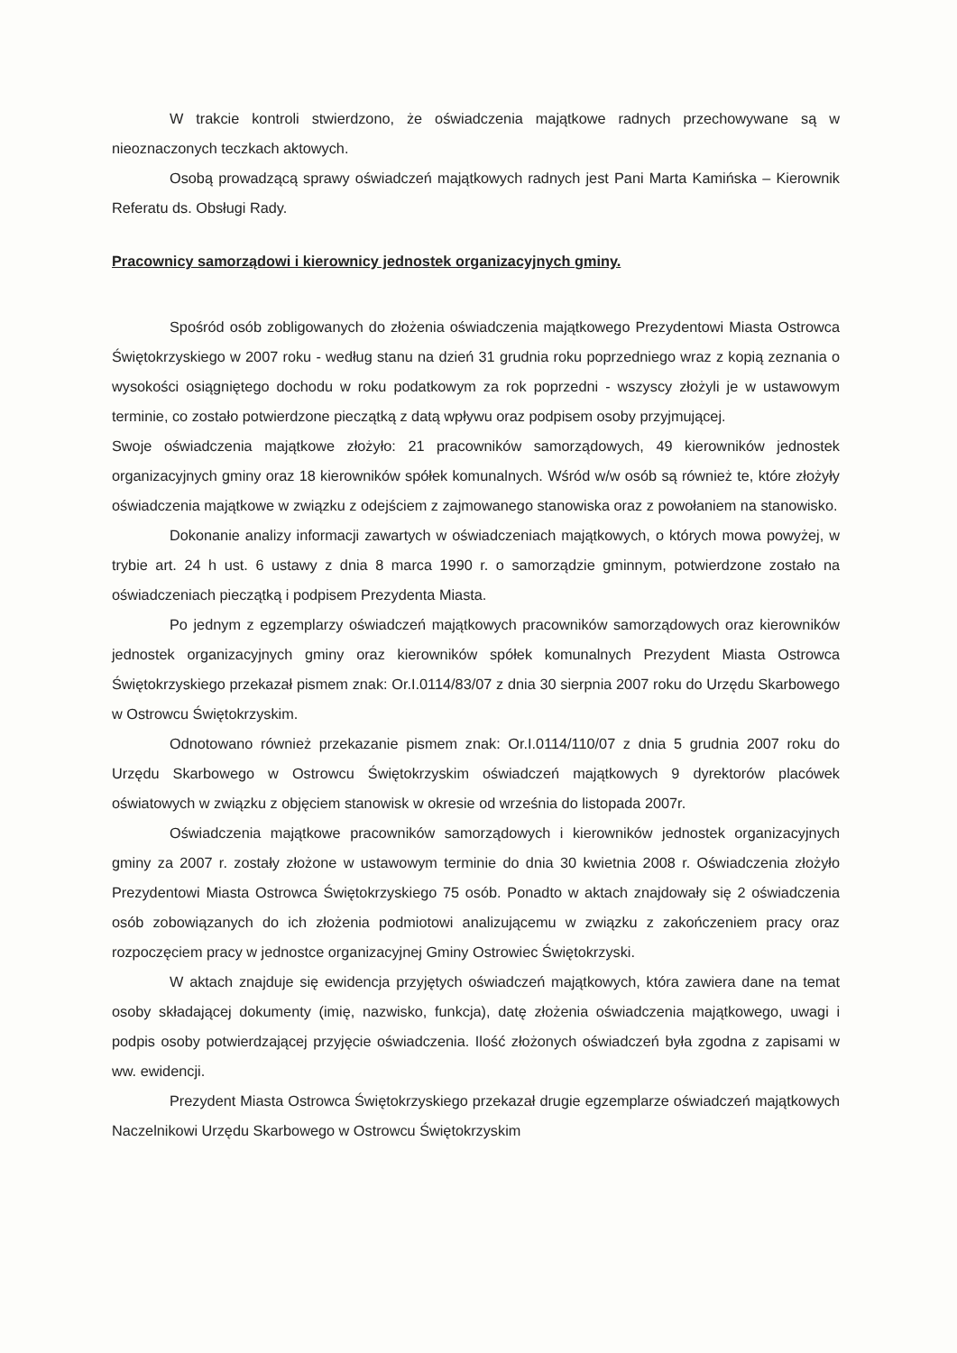W trakcie kontroli stwierdzono, że oświadczenia majątkowe radnych przechowywane są w nieoznaczonych teczkach aktowych.
Osobą prowadzącą sprawy oświadczeń majątkowych radnych jest Pani Marta Kamińska – Kierownik Referatu ds. Obsługi Rady.
Pracownicy samorządowi i kierownicy jednostek organizacyjnych gminy.
Spośród osób zobligowanych do złożenia oświadczenia majątkowego Prezydentowi Miasta Ostrowca Świętokrzyskiego w 2007 roku - według stanu na dzień 31 grudnia roku poprzedniego wraz z kopią zeznania o wysokości osiągniętego dochodu w roku podatkowym za rok poprzedni - wszyscy złożyli je w ustawowym terminie, co zostało potwierdzone pieczątką z datą wpływu oraz podpisem osoby przyjmującej.
Swoje oświadczenia majątkowe złożyło: 21 pracowników samorządowych, 49 kierowników jednostek organizacyjnych gminy oraz 18 kierowników spółek komunalnych. Wśród w/w osób są również te, które złożyły oświadczenia majątkowe w związku z odejściem z zajmowanego stanowiska oraz z powołaniem na stanowisko.
Dokonanie analizy informacji zawartych w oświadczeniach majątkowych, o których mowa powyżej, w trybie art. 24 h ust. 6 ustawy z dnia 8 marca 1990 r. o samorządzie gminnym, potwierdzone zostało na oświadczeniach pieczątką i podpisem Prezydenta Miasta.
Po jednym z egzemplarzy oświadczeń majątkowych pracowników samorządowych oraz kierowników jednostek organizacyjnych gminy oraz kierowników spółek komunalnych Prezydent Miasta Ostrowca Świętokrzyskiego przekazał pismem znak: Or.I.0114/83/07 z dnia 30 sierpnia 2007 roku do Urzędu Skarbowego w Ostrowcu Świętokrzyskim.
Odnotowano również przekazanie pismem znak: Or.I.0114/110/07 z dnia 5 grudnia 2007 roku do Urzędu Skarbowego w Ostrowcu Świętokrzyskim oświadczeń majątkowych 9 dyrektorów placówek oświatowych w związku z objęciem stanowisk w okresie od września do listopada 2007r.
Oświadczenia majątkowe pracowników samorządowych i kierowników jednostek organizacyjnych gminy za 2007 r. zostały złożone w ustawowym terminie do dnia 30 kwietnia 2008 r. Oświadczenia złożyło Prezydentowi Miasta Ostrowca Świętokrzyskiego 75 osób. Ponadto w aktach znajdowały się 2 oświadczenia osób zobowiązanych do ich złożenia podmiotowi analizującemu w związku z zakończeniem pracy oraz rozpoczęciem pracy w jednostce organizacyjnej Gminy Ostrowiec Świętokrzyski.
W aktach znajduje się ewidencja przyjętych oświadczeń majątkowych, która zawiera dane na temat osoby składającej dokumenty (imię, nazwisko, funkcja), datę złożenia oświadczenia majątkowego, uwagi i podpis osoby potwierdzającej przyjęcie oświadczenia. Ilość złożonych oświadczeń była zgodna z zapisami w ww. ewidencji.
Prezydent Miasta Ostrowca Świętokrzyskiego przekazał drugie egzemplarze oświadczeń majątkowych Naczelnikowi Urzędu Skarbowego w Ostrowcu Świętokrzyskim